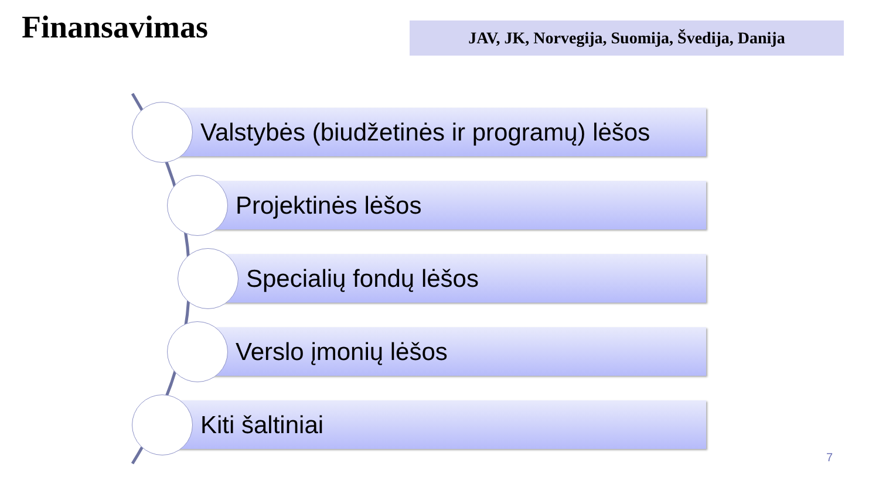Finansavimas JAV, JK, Norvegija, Suomija, Švedija, Danija
Valstybės (biudžetinės ir programų) lėšos
Projektinės lėšos
Specialių fondų lėšos
Verslo įmonių lėšos
Kiti šaltiniai
7